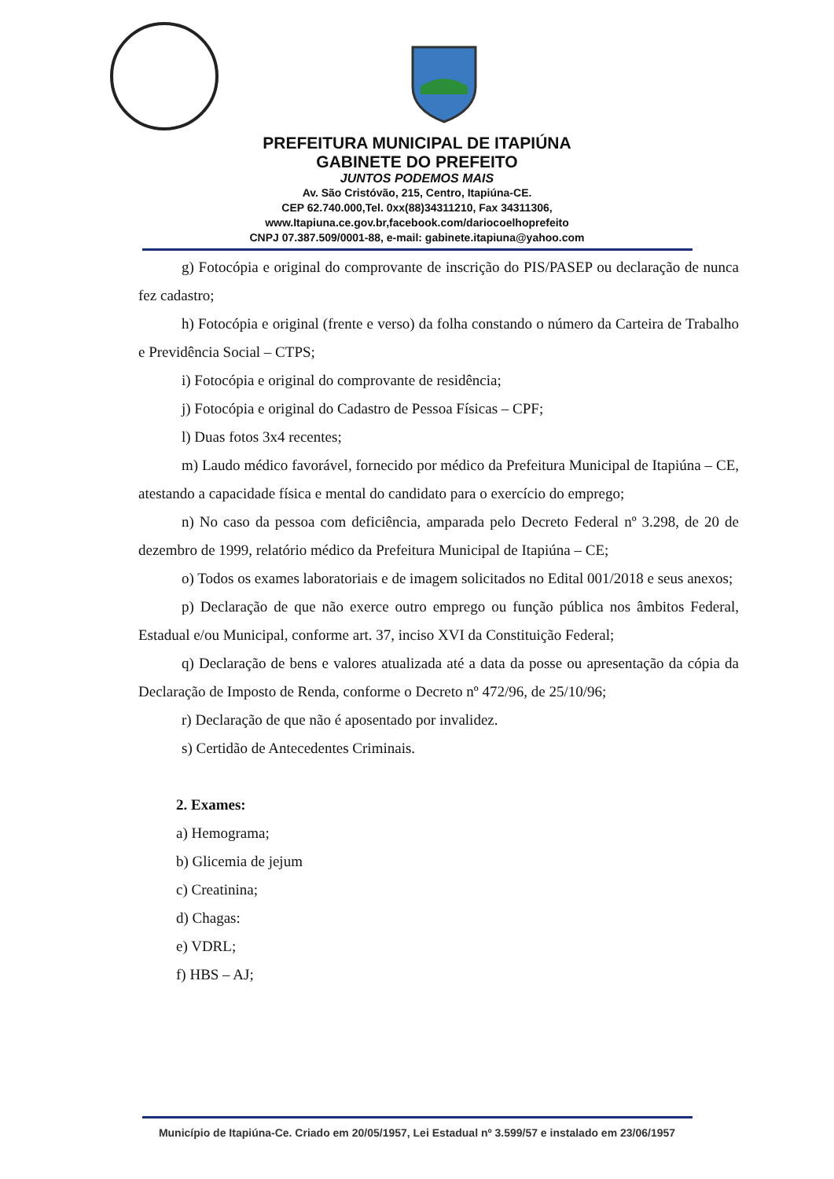PREFEITURA MUNICIPAL DE ITAPIÚNA
GABINETE DO PREFEITO
JUNTOS PODEMOS MAIS
Av. São Cristóvão, 215, Centro, Itapiúna-CE.
CEP 62.740.000,Tel. 0xx(88)34311210, Fax 34311306,
www.Itapiuna.ce.gov.br,facebook.com/dariocoelhoprefeito
CNPJ 07.387.509/0001-88, e-mail: gabinete.itapiuna@yahoo.com
g) Fotocópia e original do comprovante de inscrição do PIS/PASEP ou declaração de nunca fez cadastro;
h) Fotocópia e original (frente e verso) da folha constando o número da Carteira de Trabalho e Previdência Social – CTPS;
i) Fotocópia e original do comprovante de residência;
j) Fotocópia e original do Cadastro de Pessoa Físicas – CPF;
l) Duas fotos 3x4 recentes;
m) Laudo médico favorável, fornecido por médico da Prefeitura Municipal de Itapiúna – CE, atestando a capacidade física e mental do candidato para o exercício do emprego;
n) No caso da pessoa com deficiência, amparada pelo Decreto Federal nº 3.298, de 20 de dezembro de 1999, relatório médico da Prefeitura Municipal de Itapiúna – CE;
o) Todos os exames laboratoriais e de imagem solicitados no Edital 001/2018 e seus anexos;
p) Declaração de que não exerce outro emprego ou função pública nos âmbitos Federal, Estadual e/ou Municipal, conforme art. 37, inciso XVI da Constituição Federal;
q) Declaração de bens e valores atualizada até a data da posse ou apresentação da cópia da Declaração de Imposto de Renda, conforme o Decreto nº 472/96, de 25/10/96;
r) Declaração de que não é aposentado por invalidez.
s) Certidão de Antecedentes Criminais.
2. Exames:
a) Hemograma;
b) Glicemia de jejum
c) Creatinina;
d) Chagas:
e) VDRL;
f) HBS – AJ;
Município de Itapiúna-Ce. Criado em 20/05/1957, Lei Estadual nº 3.599/57 e instalado em 23/06/1957